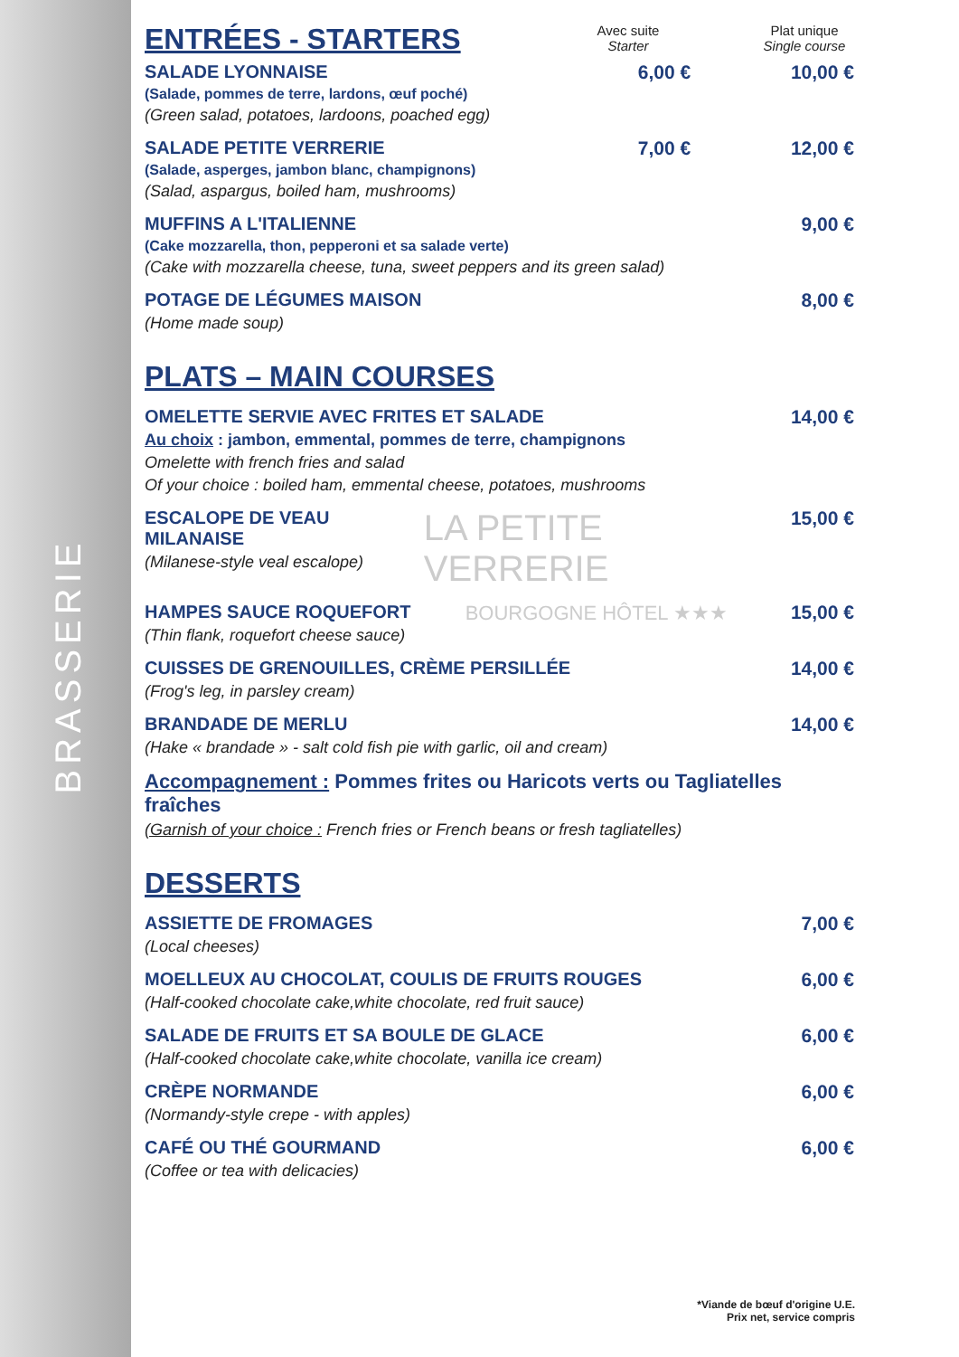BRASSERIE
ENTRÉES - STARTERS
Avec suite
Starter
Plat unique
Single course
SALADE LYONNAISE
(Salade, pommes de terre, lardons, œuf poché)
(Green salad, potatoes, lardoons, poached egg)
6,00 € 10,00 €
SALADE PETITE VERRERIE
(Salade, asperges, jambon blanc, champignons)
(Salad, aspargus, boiled ham, mushrooms)
7,00 € 12,00 €
MUFFINS A L'ITALIENNE
(Cake mozzarella, thon, pepperoni et sa salade verte)
(Cake with mozzarella cheese, tuna, sweet peppers and its green salad)
9,00 €
POTAGE DE LÉGUMES MAISON
(Home made soup)
8,00 €
PLATS – MAIN COURSES
OMELETTE SERVIE AVEC FRITES ET SALADE
Au choix : jambon, emmental, pommes de terre, champignons
Omelette with french fries and salad
Of your choice : boiled ham, emmental cheese, potatoes, mushrooms
14,00 €
ESCALOPE DE VEAU MILANAISE
(Milanese-style veal escalope)
LA PETITE VERRERIE
15,00 €
HAMPES SAUCE ROQUEFORT
(Thin flank, roquefort cheese sauce)
BOURGOGNE HÔTEL ★★★ 15,00 €
CUISSES DE GRENOUILLES, CRÈME PERSILLÉE
(Frog's leg, in parsley cream)
14,00 €
BRANDADE DE MERLU
(Hake « brandade » - salt cold fish pie with garlic, oil and cream)
14,00 €
Accompagnement : Pommes frites ou Haricots verts ou Tagliatelles fraîches
(Garnish of your choice : French fries or French beans or fresh tagliatelles)
DESSERTS
ASSIETTE DE FROMAGES
(Local cheeses)
7,00 €
MOELLEUX AU CHOCOLAT, COULIS DE FRUITS ROUGES
(Half-cooked chocolate cake,white chocolate, red fruit sauce)
6,00 €
SALADE DE FRUITS ET SA BOULE DE GLACE
(Half-cooked chocolate cake,white chocolate, vanilla ice cream)
6,00 €
CRÈPE NORMANDE
(Normandy-style crepe - with apples)
6,00 €
CAFÉ OU THÉ GOURMAND
(Coffee or tea with delicacies)
6,00 €
*Viande de bœuf d'origine U.E.
Prix net, service compris